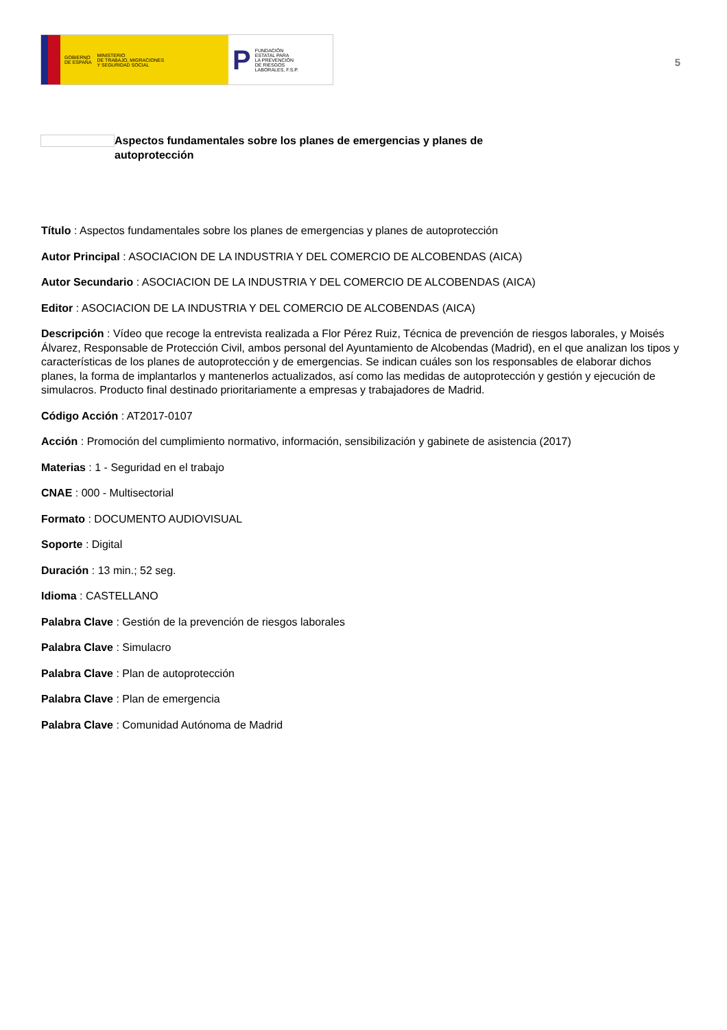GOBIERNO
DE ESPAÑA MINISTERIO
DE TRABAJO, MIGRACIONES
Y SEGURIDAD SOCIAL
P FUNDACIÓN
ESTATAL PARA
LA PREVENCIÓN
DE RIESGOS
LABORALES, F.S.P.
5
Aspectos fundamentales sobre los planes de emergencias y planes de autoprotección
Título : Aspectos fundamentales sobre los planes de emergencias y planes de autoprotección
Autor Principal : ASOCIACION DE LA INDUSTRIA Y DEL COMERCIO DE ALCOBENDAS (AICA)
Autor Secundario : ASOCIACION DE LA INDUSTRIA Y DEL COMERCIO DE ALCOBENDAS (AICA)
Editor : ASOCIACION DE LA INDUSTRIA Y DEL COMERCIO DE ALCOBENDAS (AICA)
Descripción : Vídeo que recoge la entrevista realizada a Flor Pérez Ruiz, Técnica de prevención de riesgos laborales, y Moisés Álvarez, Responsable de Protección Civil, ambos personal del Ayuntamiento de Alcobendas (Madrid), en el que analizan los tipos y características de los planes de autoprotección y de emergencias. Se indican cuáles son los responsables de elaborar dichos planes, la forma de implantarlos y mantenerlos actualizados, así como las medidas de autoprotección y gestión y ejecución de simulacros. Producto final destinado prioritariamente a empresas y trabajadores de Madrid.
Código Acción : AT2017-0107
Acción : Promoción del cumplimiento normativo, información, sensibilización y gabinete de asistencia (2017)
Materias : 1 - Seguridad en el trabajo
CNAE : 000 - Multisectorial
Formato : DOCUMENTO AUDIOVISUAL
Soporte : Digital
Duración : 13 min.; 52 seg.
Idioma : CASTELLANO
Palabra Clave : Gestión de la prevención de riesgos laborales
Palabra Clave : Simulacro
Palabra Clave : Plan de autoprotección
Palabra Clave : Plan de emergencia
Palabra Clave : Comunidad Autónoma de Madrid